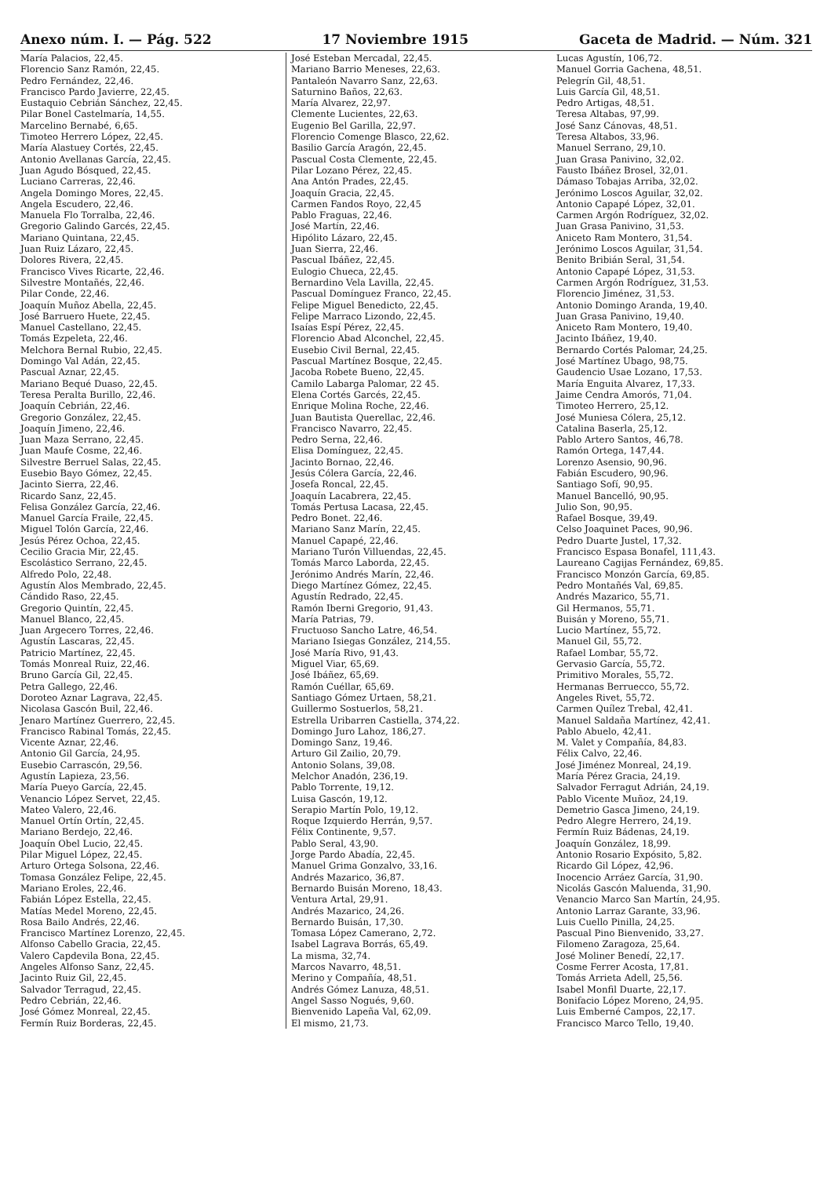Anexo núm. I. — Pág. 522 17 Noviembre 1915 Gaceta de Madrid. — Núm. 321
María Palacios, 22,45.
Florencio Sanz Ramón, 22,45.
Pedro Fernández, 22,46.
Francisco Pardo Javierre, 22,45.
Eustaquio Cebrián Sánchez, 22,45.
Pilar Bonel Castelmaría, 14,55.
Marcelino Bernabé, 6,65.
Timoteo Herrero López, 22,45.
María Alastuey Cortés, 22,45.
Antonio Avellanas García, 22,45.
Juan Agudo Bósqued, 22,45.
Luciano Carreras, 22,46.
Angela Domingo Mores, 22,45.
Angela Escudero, 22,46.
Manuela Flo Torralba, 22,46.
Gregorio Galindo Garcés, 22,45.
Mariano Quintana, 22,45.
Juan Ruiz Lázaro, 22,45.
Dolores Rivera, 22,45.
Francisco Vives Ricarte, 22,46.
Silvestre Montañés, 22,46.
Pilar Conde, 22,46.
Joaquín Muñoz Abella, 22,45.
José Barruero Huete, 22,45.
Manuel Castellano, 22,45.
Tomás Ezpeleta, 22,46.
Melchora Bernal Rubio, 22,45.
Domingo Val Adán, 22,45.
Pascual Aznar, 22,45.
Mariano Bequé Duaso, 22,45.
Teresa Peralta Burillo, 22,46.
Joaquín Cebrián, 22,46.
Gregorio González, 22,45.
Joaquín Jimeno, 22,46.
Juan Maza Serrano, 22,45.
Juan Maufe Cosme, 22,46.
Silvestre Berruel Salas, 22,45.
Eusebio Bayo Gómez, 22,45.
Jacinto Sierra, 22,46.
Ricardo Sanz, 22,45.
Felisa González García, 22,46.
Manuel García Fraile, 22,45.
Miguel Tolón García, 22,46.
Jesús Pérez Ochoa, 22,45.
Cecilio Gracia Mir, 22,45.
Escolástico Serrano, 22,45.
Alfredo Polo, 22,48.
Agustín Alos Membrado, 22,45.
Cándido Raso, 22,45.
Gregorio Quintín, 22,45.
Manuel Blanco, 22,45.
Juan Argecero Torres, 22,46.
Agustín Lascaras, 22,45.
Patricio Martínez, 22,45.
Tomás Monreal Ruiz, 22,46.
Bruno García Gil, 22,45.
Petra Gallego, 22,46.
Doroteo Aznar Lagrava, 22,45.
Nicolasa Gascón Buil, 22,46.
Jenaro Martínez Guerrero, 22,45.
Francisco Rabinal Tomás, 22,45.
Vicente Aznar, 22,46.
Antonio Gil García, 24,95.
Eusebio Carrascón, 29,56.
Agustín Lapieza, 23,56.
María Pueyo García, 22,45.
Venancio López Servet, 22,45.
Mateo Valero, 22,46.
Manuel Ortín Ortín, 22,45.
Mariano Berdejo, 22,46.
Joaquín Obel Lucio, 22,45.
Pilar Miguel López, 22,45.
Arturo Ortega Solsona, 22,46.
Tomasa González Felipe, 22,45.
Mariano Eroles, 22,46.
Fabián López Estella, 22,45.
Matías Medel Moreno, 22,45.
Rosa Bailo Andrés, 22,46.
Francisco Martínez Lorenzo, 22,45.
Alfonso Cabello Gracia, 22,45.
Valero Capdevila Bona, 22,45.
Angeles Alfonso Sanz, 22,45.
Jacinto Ruiz Gil, 22,45.
Salvador Terragud, 22,45.
Pedro Cebrián, 22,46.
José Gómez Monreal, 22,45.
Fermín Ruiz Borderas, 22,45.
José Esteban Mercadal, 22,45.
Mariano Barrio Meneses, 22,63.
Pantaleón Navarro Sanz, 22,63.
Saturnino Baños, 22,63.
María Alvarez, 22,97.
Clemente Lucientes, 22,63.
Eugenio Bel Garilla, 22,97.
Florencio Comenge Blasco, 22,62.
Basilio García Aragón, 22,45.
Pascual Costa Clemente, 22,45.
Pilar Lozano Pérez, 22,45.
Ana Antón Prades, 22,45.
Joaquín Gracia, 22,45.
Carmen Fandos Royo, 22,45
Pablo Fraguas, 22,46.
José Martín, 22,46.
Hipólito Lázaro, 22,45.
Juan Sierra, 22,46.
Pascual Ibáñez, 22,45.
Eulogio Chueca, 22,45.
Bernardino Vela Lavilla, 22,45.
Pascual Domínguez Franco, 22,45.
Felipe Miguel Benedicto, 22,45.
Felipe Marraco Lizondo, 22,45.
Isaías Espí Pérez, 22,45.
Florencio Abad Alconchel, 22,45.
Eusebio Civil Bernal, 22,45.
Pascual Martínez Bosque, 22,45.
Jacoba Robete Bueno, 22,45.
Camilo Labarga Palomar, 22 45.
Elena Cortés Garcés, 22,45.
Enrique Molina Roche, 22,46.
Juan Bautista Querellac, 22,46.
Francisco Navarro, 22,45.
Pedro Serna, 22,46.
Elisa Domínguez, 22,45.
Jacinto Bornao, 22,46.
Jesús Cólera García, 22,46.
Josefa Roncal, 22,45.
Joaquín Lacabrera, 22,45.
Tomás Pertusa Lacasa, 22,45.
Pedro Bonet. 22,46.
Mariano Sanz Marín, 22,45.
Manuel Capapé, 22,46.
Mariano Turón Villuendas, 22,45.
Tomás Marco Laborda, 22,45.
Jerónimo Andrés Marín, 22,46.
Diego Martínez Gómez, 22,45.
Agustín Redrado, 22,45.
Ramón Iberni Gregorio, 91,43.
María Patrias, 79.
Fructuoso Sancho Latre, 46,54.
Mariano Isiegas González, 214,55.
José María Rivo, 91,43.
Miguel Viar, 65,69.
José Ibáñez, 65,69.
Ramón Cuéllar, 65,69.
Santiago Gómez Urtaen, 58,21.
Guillermo Sostuerlos, 58,21.
Estrella Uribarren Castiella, 374,22.
Domingo Juro Lahoz, 186,27.
Domingo Sanz, 19,46.
Arturo Gil Zailio, 20,79.
Antonio Solans, 39,08.
Melchor Anadón, 236,19.
Pablo Torrente, 19,12.
Luisa Gascón, 19,12.
Serapio Martín Polo, 19,12.
Roque Izquierdo Herrán, 9,57.
Félix Continente, 9,57.
Pablo Seral, 43,90.
Jorge Pardo Abadía, 22,45.
Manuel Grima Gonzalvo, 33,16.
Andrés Mazarico, 36,87.
Bernardo Buisán Moreno, 18,43.
Ventura Artal, 29,91.
Andrés Mazarico, 24,26.
Bernardo Buisán, 17,30.
Tomasa López Camerano, 2,72.
Isabel Lagrava Borrás, 65,49.
La misma, 32,74.
Marcos Navarro, 48,51.
Merino y Compañía, 48,51.
Andrés Gómez Lanuza, 48,51.
Angel Sasso Nogués, 9,60.
Bienvenido Lapeña Val, 62,09.
El mismo, 21,73.
Lucas Agustín, 106,72.
Manuel Gorria Gachena, 48,51.
Pelegrín Gil, 48,51.
Luis García Gil, 48,51.
Pedro Artigas, 48,51.
Teresa Altabas, 97,99.
José Sanz Cánovas, 48,51.
Teresa Altabos, 33,96.
Manuel Serrano, 29,10.
Juan Grasa Panivino, 32,02.
Fausto Ibáñez Brosel, 32,01.
Dámaso Tobajas Arriba, 32,02.
Jerónimo Loscos Aguilar, 32,02.
Antonio Capapé López, 32,01.
Carmen Argón Rodríguez, 32,02.
Juan Grasa Panivino, 31,53.
Aniceto Ram Montero, 31,54.
Jerónimo Loscos Aguilar, 31,54.
Benito Bribián Seral, 31,54.
Antonio Capapé López, 31,53.
Carmen Argón Rodríguez, 31,53.
Florencio Jiménez, 31,53.
Antonio Domingo Aranda, 19,40.
Juan Grasa Panivino, 19,40.
Aniceto Ram Montero, 19,40.
Jacinto Ibáñez, 19,40.
Bernardo Cortés Palomar, 24,25.
José Martínez Ubago, 98,75.
Gaudencio Usae Lozano, 17,53.
María Enguita Alvarez, 17,33.
Jaime Cendra Amorós, 71,04.
Timoteo Herrero, 25,12.
José Muniesa Cólera, 25,12.
Catalina Baserla, 25,12.
Pablo Artero Santos, 46,78.
Ramón Ortega, 147,44.
Lorenzo Asensio, 90,96.
Fabián Escudero, 90,96.
Santiago Sofí, 90,95.
Manuel Bancelló, 90,95.
Julio Son, 90,95.
Rafael Bosque, 39,49.
Celso Joaquinet Paces, 90,96.
Pedro Duarte Justel, 17,32.
Francisco Espasa Bonafel, 111,43.
Laureano Cagijas Fernández, 69,85.
Francisco Monzón García, 69,85.
Pedro Montañés Val, 69,85.
Andrés Mazarico, 55,71.
Gil Hermanos, 55,71.
Buisán y Moreno, 55,71.
Lucio Martínez, 55,72.
Manuel Gil, 55,72.
Rafael Lombar, 55,72.
Gervasio García, 55,72.
Primitivo Morales, 55,72.
Hermanas Berruecco, 55,72.
Angeles Rivet, 55,72.
Carmen Quílez Trebal, 42,41.
Manuel Saldaña Martínez, 42,41.
Pablo Abuelo, 42,41.
M. Valet y Compañía, 84,83.
Félix Calvo, 22,46.
José Jiménez Monreal, 24,19.
María Pérez Gracia, 24,19.
Salvador Ferragut Adrián, 24,19.
Pablo Vicente Muñoz, 24,19.
Demetrio Gasca Jimeno, 24,19.
Pedro Alegre Herrero, 24,19.
Fermín Ruiz Bádenas, 24,19.
Joaquín González, 18,99.
Antonio Rosario Expósito, 5,82.
Ricardo Gil López, 42,96.
Inocencio Arráez García, 31,90.
Nicolás Gascón Maluenda, 31,90.
Venancio Marco San Martín, 24,95.
Antonio Larraz Garante, 33,96.
Luis Cuello Pinilla, 24,25.
Pascual Pino Bienvenido, 33,27.
Filomeno Zaragoza, 25,64.
José Moliner Benedí, 22,17.
Cosme Ferrer Acosta, 17,81.
Tomás Arrieta Adell, 25,56.
Isabel Monfil Duarte, 22,17.
Bonifacio López Moreno, 24,95.
Luis Emberné Campos, 22,17.
Francisco Marco Tello, 19,40.